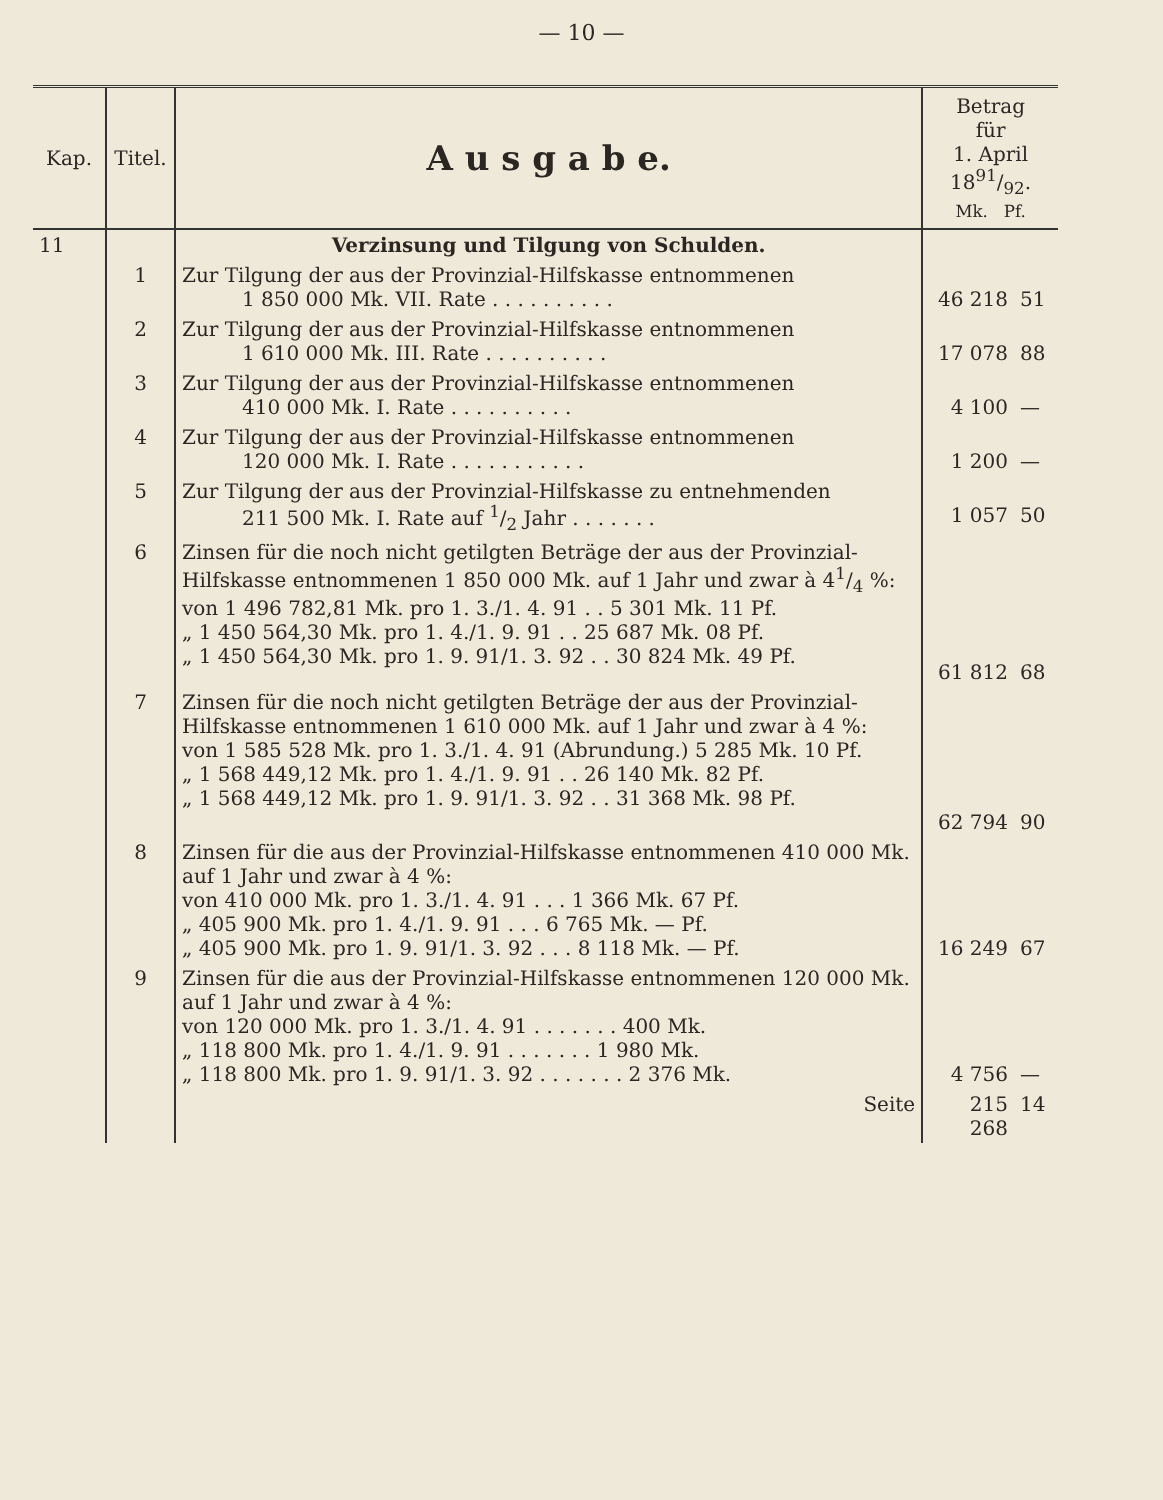— 10 —
| Kap. | Titel. | A u s g a b e. | Betrag für 1. April 1891/92. Mk. Pf. | |
| --- | --- | --- | --- | --- |
| 11 | | Verzinsung und Tilgung von Schulden. | | |
| | 1 | Zur Tilgung der aus der Provinzial-Hilfskasse entnommenen 1 850 000 Mk. VII. Rate . . . . . . . . . . | 46 218 | 51 |
| | 2 | Zur Tilgung der aus der Provinzial-Hilfskasse entnommenen 1 610 000 Mk. III. Rate . . . . . . . . . . | 17 078 | 88 |
| | 3 | Zur Tilgung der aus der Provinzial-Hilfskasse entnommenen 410 000 Mk. I. Rate . . . . . . . . . . | 4 100 | — |
| | 4 | Zur Tilgung der aus der Provinzial-Hilfskasse entnommenen 120 000 Mk. I. Rate . . . . . . . . . . . | 1 200 | — |
| | 5 | Zur Tilgung der aus der Provinzial-Hilfskasse zu entnehmenden 211 500 Mk. I. Rate auf 1/2 Jahr . . . . . . . | 1 057 | 50 |
| | 6 | Zinsen für die noch nicht getilgten Beträge der aus der Provinzial-Hilfskasse entnommenen 1 850 000 Mk. auf 1 Jahr und zwar à 41/4 %: von 1 496 782,81 Mk. pro 1. 3./1. 4. 91 . . 5 301 Mk. 11 Pf. „ 1 450 564,30 Mk. pro 1. 4./1. 9. 91 . . 25 687 Mk. 08 Pf. „ 1 450 564,30 Mk. pro 1. 9. 91/1. 3. 92 . . 30 824 Mk. 49 Pf. | 61 812 | 68 |
| | 7 | Zinsen für die noch nicht getilgten Beträge der aus der Provinzial-Hilfskasse entnommenen 1 610 000 Mk. auf 1 Jahr und zwar à 4 %: von 1 585 528 Mk. pro 1. 3./1. 4. 91 (Abrundung.) 5 285 Mk. 10 Pf. „ 1 568 449,12 Mk. pro 1. 4./1. 9. 91 . . 26 140 Mk. 82 Pf. „ 1 568 449,12 Mk. pro 1. 9. 91/1. 3. 92 . . 31 368 Mk. 98 Pf. | 62 794 | 90 |
| | 8 | Zinsen für die aus der Provinzial-Hilfskasse entnommenen 410 000 Mk. auf 1 Jahr und zwar à 4 %: von 410 000 Mk. pro 1. 3./1. 4. 91 . . . 1 366 Mk. 67 Pf. „ 405 900 Mk. pro 1. 4./1. 9. 91 . . . 6 765 Mk. — Pf. „ 405 900 Mk. pro 1. 9. 91/1. 3. 92 . . . 8 118 Mk. — Pf. | 16 249 | 67 |
| | 9 | Zinsen für die aus der Provinzial-Hilfskasse entnommenen 120 000 Mk. auf 1 Jahr und zwar à 4 %: von 120 000 Mk. pro 1. 3./1. 4. 91 . . . . . . . 400 Mk. „ 118 800 Mk. pro 1. 4./1. 9. 91 . . . . . . . 1 980 Mk. „ 118 800 Mk. pro 1. 9. 91/1. 3. 92 . . . . . . . 2 376 Mk. | 4 756 | — |
| | | Seite | 215 268 | 14 |